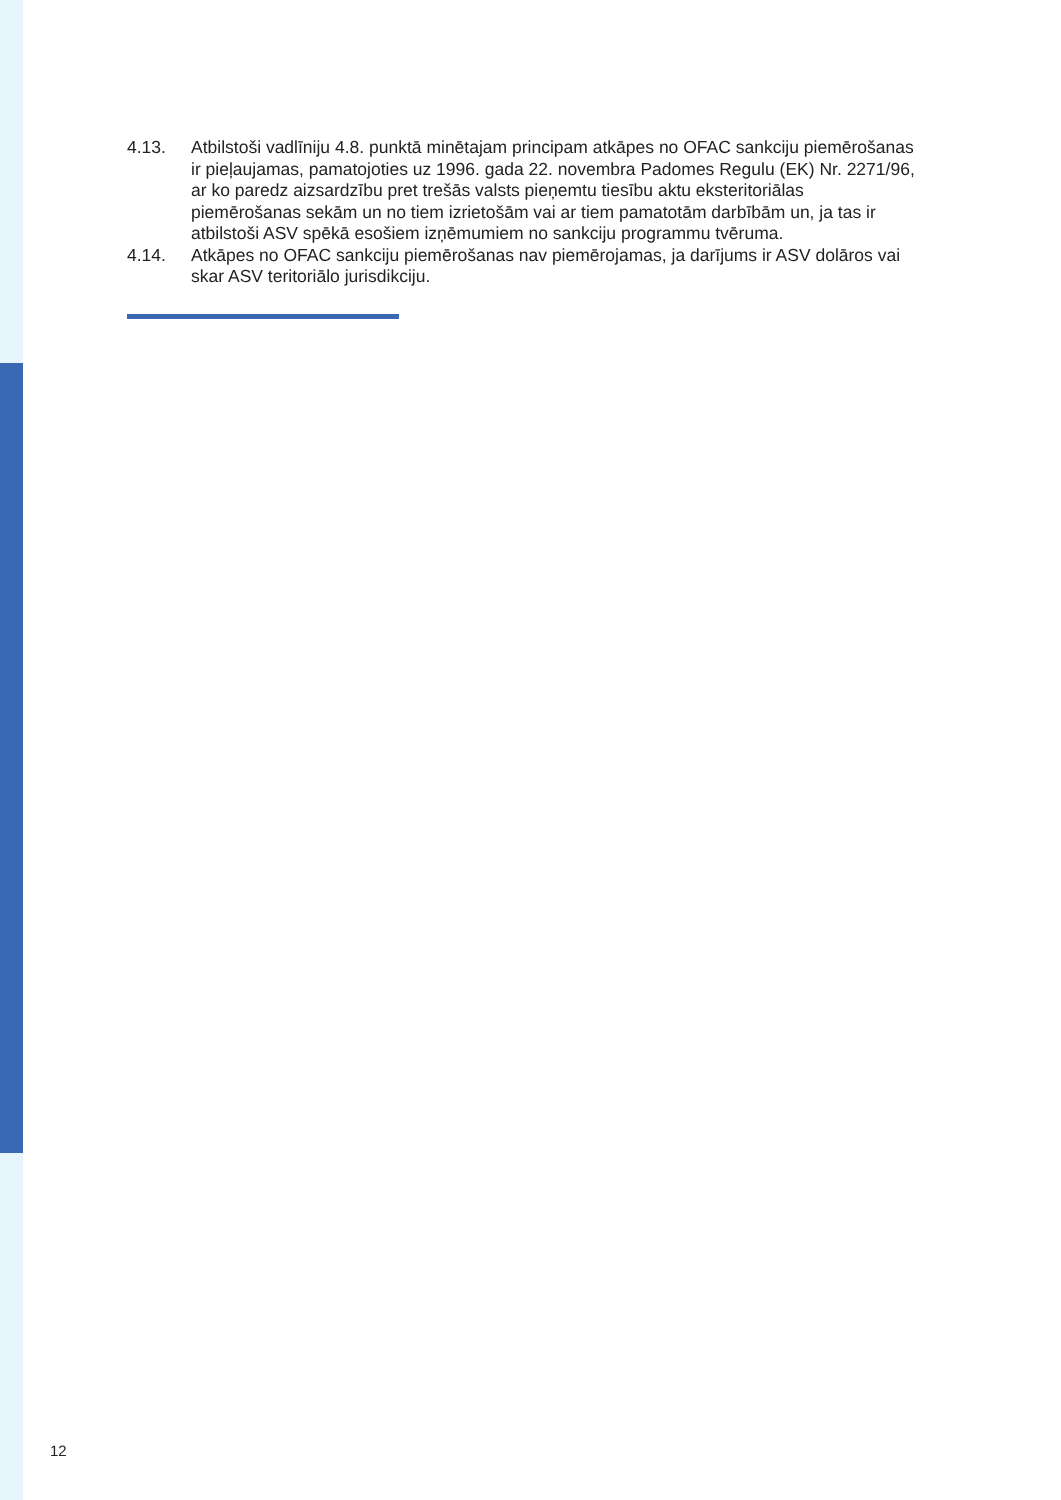4.13. Atbilstoši vadlīniju 4.8. punktā minētajam principam atkāpes no OFAC sankciju piemērošanas ir pieļaujamas, pamatojoties uz 1996. gada 22. novembra Padomes Regulu (EK) Nr. 2271/96, ar ko paredz aizsardzību pret trešās valsts pieņemtu tiesību aktu eksteritoriālas piemērošanas sekām un no tiem izrietošām vai ar tiem pamatotām darbībām un, ja tas ir atbilstoši ASV spēkā esošiem izņēmumiem no sankciju programmu tvēruma.
4.14. Atkāpes no OFAC sankciju piemērošanas nav piemērojamas, ja darījums ir ASV dolāros vai skar ASV teritoriālo jurisdikciju.
12